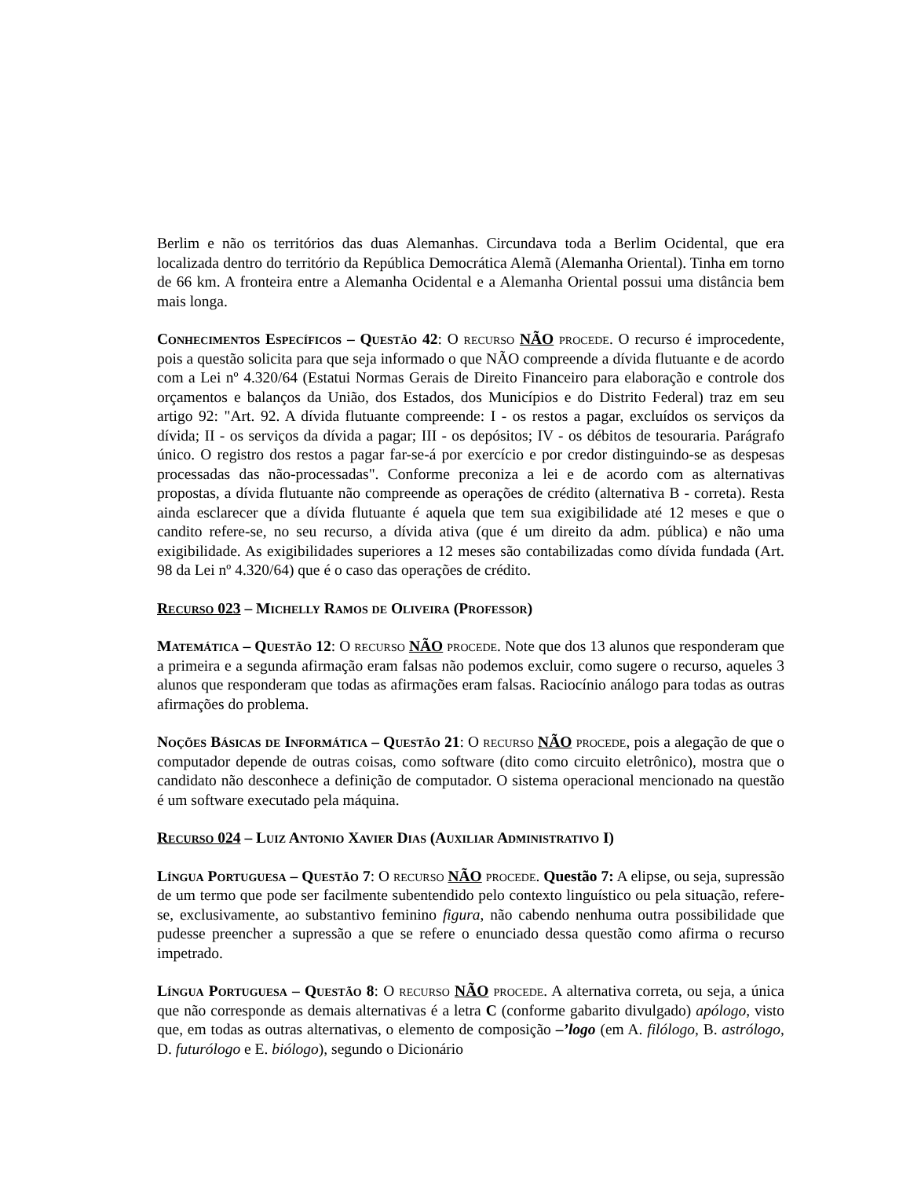Berlim e não os territórios das duas Alemanhas. Circundava toda a Berlim Ocidental, que era localizada dentro do território da República Democrática Alemã (Alemanha Oriental). Tinha em torno de 66 km. A fronteira entre a Alemanha Ocidental e a Alemanha Oriental possui uma distância bem mais longa.
Conhecimentos Específicos – Questão 42: O recurso NÃO procede. O recurso é improcedente, pois a questão solicita para que seja informado o que NÃO compreende a dívida flutuante e de acordo com a Lei nº 4.320/64 (Estatui Normas Gerais de Direito Financeiro para elaboração e controle dos orçamentos e balanços da União, dos Estados, dos Municípios e do Distrito Federal) traz em seu artigo 92: "Art. 92. A dívida flutuante compreende: I - os restos a pagar, excluídos os serviços da dívida; II - os serviços da dívida a pagar; III - os depósitos; IV - os débitos de tesouraria. Parágrafo único. O registro dos restos a pagar far-se-á por exercício e por credor distinguindo-se as despesas processadas das não-processadas". Conforme preconiza a lei e de acordo com as alternativas propostas, a dívida flutuante não compreende as operações de crédito (alternativa B - correta). Resta ainda esclarecer que a dívida flutuante é aquela que tem sua exigibilidade até 12 meses e que o candito refere-se, no seu recurso, a dívida ativa (que é um direito da adm. pública) e não uma exigibilidade. As exigibilidades superiores a 12 meses são contabilizadas como dívida fundada (Art. 98 da Lei nº 4.320/64) que é o caso das operações de crédito.
Recurso 023 – Michelly Ramos de Oliveira (Professor)
Matemática – Questão 12: O recurso NÃO procede. Note que dos 13 alunos que responderam que a primeira e a segunda afirmação eram falsas não podemos excluir, como sugere o recurso, aqueles 3 alunos que responderam que todas as afirmações eram falsas. Raciocínio análogo para todas as outras afirmações do problema.
Noções Básicas de Informática – Questão 21: O recurso NÃO procede, pois a alegação de que o computador depende de outras coisas, como software (dito como circuito eletrônico), mostra que o candidato não desconhece a definição de computador. O sistema operacional mencionado na questão é um software executado pela máquina.
Recurso 024 – Luiz Antonio Xavier Dias (Auxiliar Administrativo I)
Língua Portuguesa – Questão 7: O recurso NÃO procede. Questão 7: A elipse, ou seja, supressão de um termo que pode ser facilmente subentendido pelo contexto linguístico ou pela situação, refere-se, exclusivamente, ao substantivo feminino figura, não cabendo nenhuma outra possibilidade que pudesse preencher a supressão a que se refere o enunciado dessa questão como afirma o recurso impetrado.
Língua Portuguesa – Questão 8: O recurso NÃO procede. A alternativa correta, ou seja, a única que não corresponde as demais alternativas é a letra C (conforme gabarito divulgado) apólogo, visto que, em todas as outras alternativas, o elemento de composição –’logo (em A. filólogo, B. astrólogo, D. futurólogo e E. biólogo), segundo o Dicionário